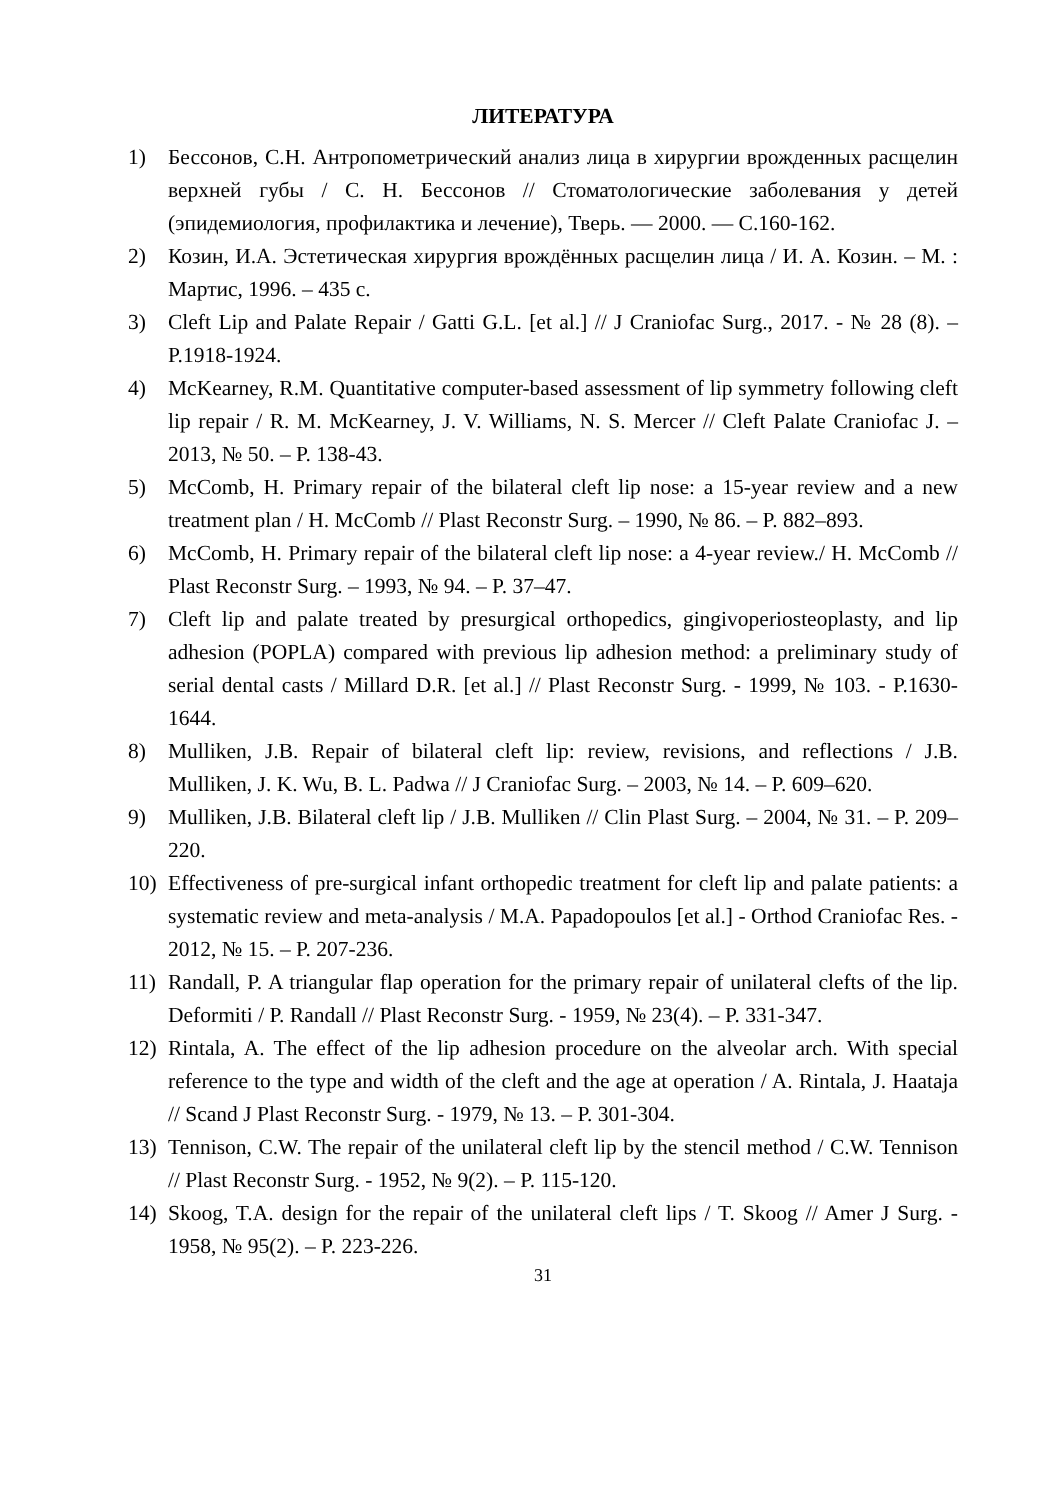ЛИТЕРАТУРА
1) Бессонов, С.Н. Антропометрический анализ лица в хирургии врожденных расщелин верхней губы / С. Н. Бессонов // Стоматологические заболевания у детей (эпидемиология, профилактика и лечение), Тверь. — 2000. — С.160-162.
2) Козин, И.А. Эстетическая хирургия врождённых расщелин лица / И. А. Козин. – М. : Мартис, 1996. – 435 с.
3) Cleft Lip and Palate Repair / Gatti G.L. [et al.] // J Craniofac Surg., 2017. - № 28 (8). – P.1918-1924.
4) McKearney, R.M. Quantitative computer-based assessment of lip symmetry following cleft lip repair / R. M. McKearney, J. V. Williams, N. S. Mercer // Cleft Palate Craniofac J. – 2013, № 50. – P. 138-43.
5) McComb, H. Primary repair of the bilateral cleft lip nose: a 15-year review and a new treatment plan / H. McComb // Plast Reconstr Surg. – 1990, № 86. – P. 882–893.
6) McComb, H. Primary repair of the bilateral cleft lip nose: a 4-year review./ H. McComb // Plast Reconstr Surg. – 1993, № 94. – P. 37–47.
7) Cleft lip and palate treated by presurgical orthopedics, gingivoperiosteoplasty, and lip adhesion (POPLA) compared with previous lip adhesion method: a preliminary study of serial dental casts / Millard D.R. [et al.] // Plast Reconstr Surg. - 1999, № 103. - P.1630-1644.
8) Mulliken, J.B. Repair of bilateral cleft lip: review, revisions, and reflections / J.B. Mulliken, J. K. Wu, B. L. Padwa // J Craniofac Surg. – 2003, № 14. – P. 609–620.
9) Mulliken, J.B. Bilateral cleft lip / J.B. Mulliken // Clin Plast Surg. – 2004, № 31. – P. 209–220.
10) Effectiveness of pre-surgical infant orthopedic treatment for cleft lip and palate patients: a systematic review and meta-analysis / M.A. Papadopoulos [et al.] - Orthod Craniofac Res. - 2012, № 15. – P. 207-236.
11) Randall, P. A triangular flap operation for the primary repair of unilateral clefts of the lip. Deformiti / P. Randall // Plast Reconstr Surg. - 1959, № 23(4). – P. 331-347.
12) Rintala, A. The effect of the lip adhesion procedure on the alveolar arch. With special reference to the type and width of the cleft and the age at operation / A. Rintala, J. Haataja // Scand J Plast Reconstr Surg. - 1979, № 13. – P. 301-304.
13) Tennison, C.W. The repair of the unilateral cleft lip by the stencil method / C.W. Tennison // Plast Reconstr Surg. - 1952, № 9(2). – P. 115-120.
14) Skoog, T.A. design for the repair of the unilateral cleft lips / T. Skoog // Amer J Surg. - 1958, № 95(2). – P. 223-226.
31